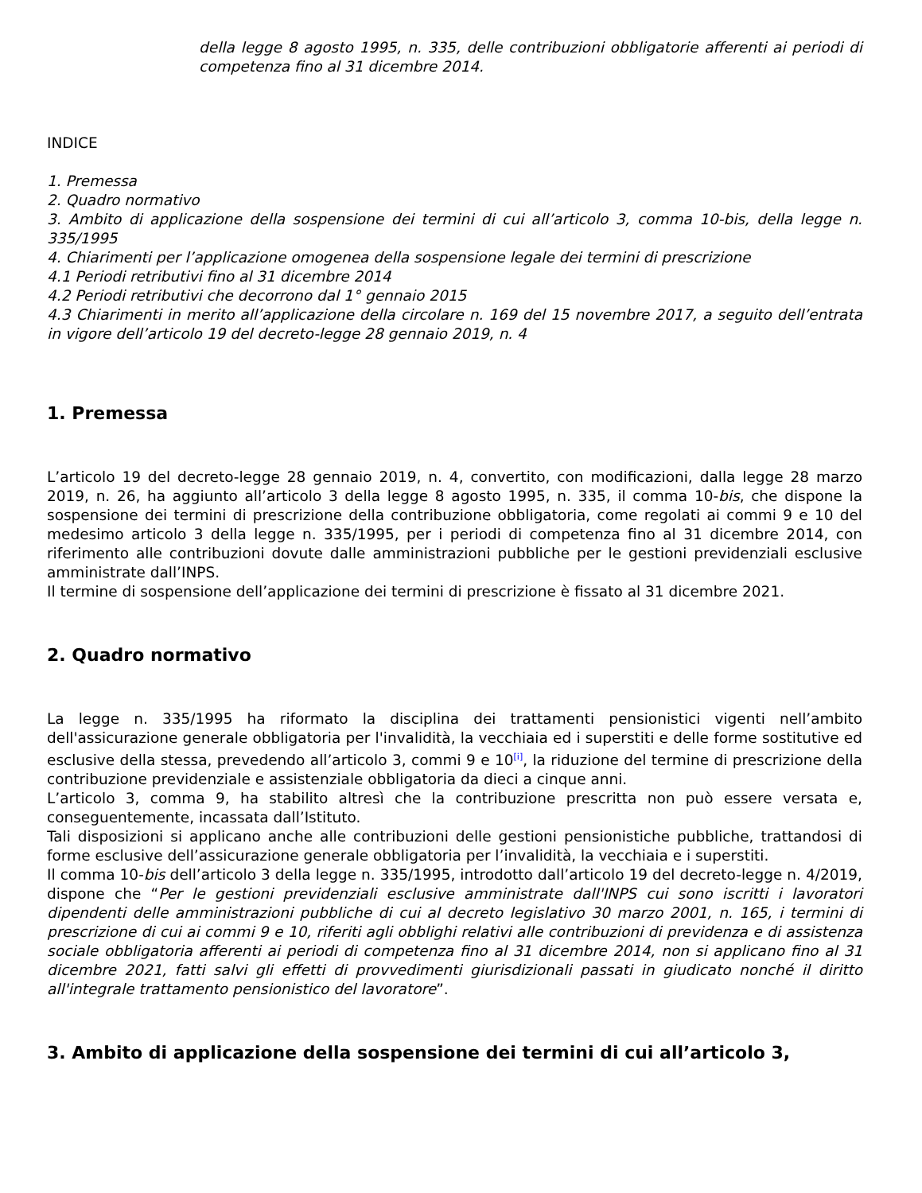della legge 8 agosto 1995, n. 335, delle contribuzioni obbligatorie afferenti ai periodi di competenza fino al 31 dicembre 2014.
INDICE
1. Premessa
2. Quadro normativo
3. Ambito di applicazione della sospensione dei termini di cui all’articolo 3, comma 10-bis, della legge n. 335/1995
4. Chiarimenti per l’applicazione omogenea della sospensione legale dei termini di prescrizione
4.1 Periodi retributivi fino al 31 dicembre 2014
4.2 Periodi retributivi che decorrono dal 1° gennaio 2015
4.3 Chiarimenti in merito all’applicazione della circolare n. 169 del 15 novembre 2017, a seguito dell’entrata in vigore dell’articolo 19 del decreto-legge 28 gennaio 2019, n. 4
1. Premessa
L’articolo 19 del decreto-legge 28 gennaio 2019, n. 4, convertito, con modificazioni, dalla legge 28 marzo 2019, n. 26, ha aggiunto all’articolo 3 della legge 8 agosto 1995, n. 335, il comma 10-bis, che dispone la sospensione dei termini di prescrizione della contribuzione obbligatoria, come regolati ai commi 9 e 10 del medesimo articolo 3 della legge n. 335/1995, per i periodi di competenza fino al 31 dicembre 2014, con riferimento alle contribuzioni dovute dalle amministrazioni pubbliche per le gestioni previdenziali esclusive amministrate dall’INPS.
Il termine di sospensione dell’applicazione dei termini di prescrizione è fissato al 31 dicembre 2021.
2. Quadro normativo
La legge n. 335/1995 ha riformato la disciplina dei trattamenti pensionistici vigenti nell’ambito dell'assicurazione generale obbligatoria per l'invalidità, la vecchiaia ed i superstiti e delle forme sostitutive ed esclusive della stessa, prevedendo all’articolo 3, commi 9 e 10<sup>[i]</sup>, la riduzione del termine di prescrizione della contribuzione previdenziale e assistenziale obbligatoria da dieci a cinque anni.
L’articolo 3, comma 9, ha stabilito altresì che la contribuzione prescritta non può essere versata e, conseguentemente, incassata dall’Istituto.
Tali disposizioni si applicano anche alle contribuzioni delle gestioni pensionistiche pubbliche, trattandosi di forme esclusive dell’assicurazione generale obbligatoria per l’invalidità, la vecchiaia e i superstiti.
Il comma 10-bis dell’articolo 3 della legge n. 335/1995, introdotto dall’articolo 19 del decreto-legge n. 4/2019, dispone che “Per le gestioni previdenziali esclusive amministrate dall'INPS cui sono iscritti i lavoratori dipendenti delle amministrazioni pubbliche di cui al decreto legislativo 30 marzo 2001, n. 165, i termini di prescrizione di cui ai commi 9 e 10, riferiti agli obblighi relativi alle contribuzioni di previdenza e di assistenza sociale obbligatoria afferenti ai periodi di competenza fino al 31 dicembre 2014, non si applicano fino al 31 dicembre 2021, fatti salvi gli effetti di provvedimenti giurisdizionali passati in giudicato nonché il diritto all'integrale trattamento pensionistico del lavoratore”.
3. Ambito di applicazione della sospensione dei termini di cui all’articolo 3,